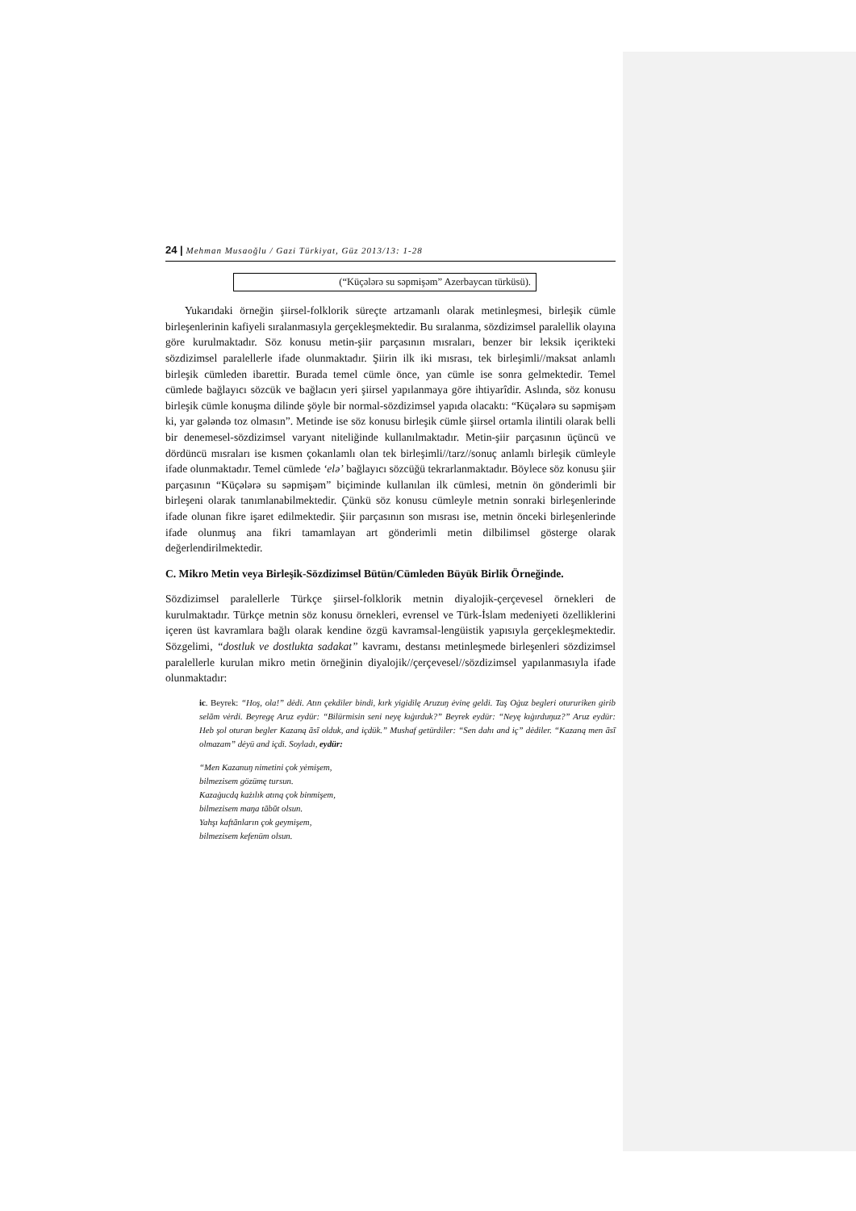24 | Mehman Musaoğlu / Gazi Türkiyat, Güz 2013/13: 1-28
(“Küçələrə su səpmişəm” Azerbaycan türküsü).
Yukarıdaki örneğin şiirsel-folklorik süreçte artzamanlı olarak metinleşmesi, birleşik cümle birleşenlerinin kafiyeli sıralanmasıyla gerçekleşmektedir. Bu sıralanma, sözdizimsel paralellik olayına göre kurulmaktadır. Söz konusu metin-şiir parçasının mısraları, benzer bir leksik içerikteki sözdizimsel paralellerle ifade olunmaktadır. Şiirin ilk iki mısrası, tek birleşimli//maksat anlamlı birleşik cümleden ibarettir. Burada temel cümle önce, yan cümle ise sonra gelmektedir. Temel cümlede bağlayıcı sözcük ve bağlacın yeri şiirsel yapılanmaya göre ihtiyarîdir. Aslında, söz konusu birleşik cümle konuşma dilinde şöyle bir normal-sözdizimsel yapıda olacaktı: “Küçələrə su səpmişəm ki, yar gələndə toz olmasın”. Metinde ise söz konusu birleşik cümle şiirsel ortamla ilintili olarak belli bir denemesel-sözdizimsel varyant niteliğinde kullanılmaktadır. Metin-şiir parçasının üçüncü ve dördüncü mısraları ise kısmen çokanlamlı olan tek birleşimli//tarz//sonuç anlamlı birleşik cümleyle ifade olunmaktadır. Temel cümlede ‘elə’ bağlayıcı sözcüğü tekrarlanmaktadır. Böylece söz konusu şiir parçasının “Küçələrə su səpmişəm” biçiminde kullanılan ilk cümlesi, metnin ön gönderimli bir birleşeni olarak tanımlanabilmektedir. Çünkü söz konusu cümleyle metnin sonraki birleşenlerinde ifade olunan fikre işaret edilmektedir. Şiir parçasının son mısrası ise, metnin önceki birleşenlerinde ifade olunmuş ana fikri tamamlayan art gönderimli metin dilbilimsel gösterge olarak değerlendirilmektedir.
C. Mikro Metin veya Birleşik-Sözdizimsel Bütün/Cümleden Büyük Birlik Örneğinde.
Sözdizimsel paralellerle Türkçe şiirsel-folklorik metnin diyalojik-çerçevesel örnekleri de kurulmaktadır. Türkçe metnin söz konusu örnekleri, evrensel ve Türk-İslam medeniyeti özelliklerini içeren üst kavramlara bağlı olarak kendine özgü kavramsal-lengüistik yapısıyla gerçekleşmektedir. Sözgelimi, “dostluk ve dostlukta sadakat” kavramı, destansı metinleşmede birleşenleri sözdizimsel paralellerle kurulan mikro metin örneğinin diyalojik//çerçevesel//sözdizimsel yapılanmasıyla ifade olunmaktadır:
ic. Beyrek: “Hoş, ola!” dėdi. Atın çekdiler bindi, kırk yigidilę Aruzuŋ ėvinę geldi. Taş Oġuz begleri otururiken girib selām vėrdi. Beyregę Aruz eydür: “Bilürmisin seni neyę kıġırduk?” Beyrek eydür: “Neyę kıġırduŋuz?” Aruz eydür: Heb şol oturan begler Kazaną āsī olduk, and içdük.” Mushaf getürdiler: “Sen dahı and iç” dėdiler. “Kazaną men āsī olmazam” dėyü and içdi. Soyladı, eydür:
“Men Kazanuŋ nimetini çok yėmişem,
bilmezisem gözümę tursun.
Kazaġucdą każılık atıną çok binmişem,
bilmezisem maŋa tābūt olsun.
Yahşı kaftānların çok geymişem,
bilmezisem kefenüm olsun.